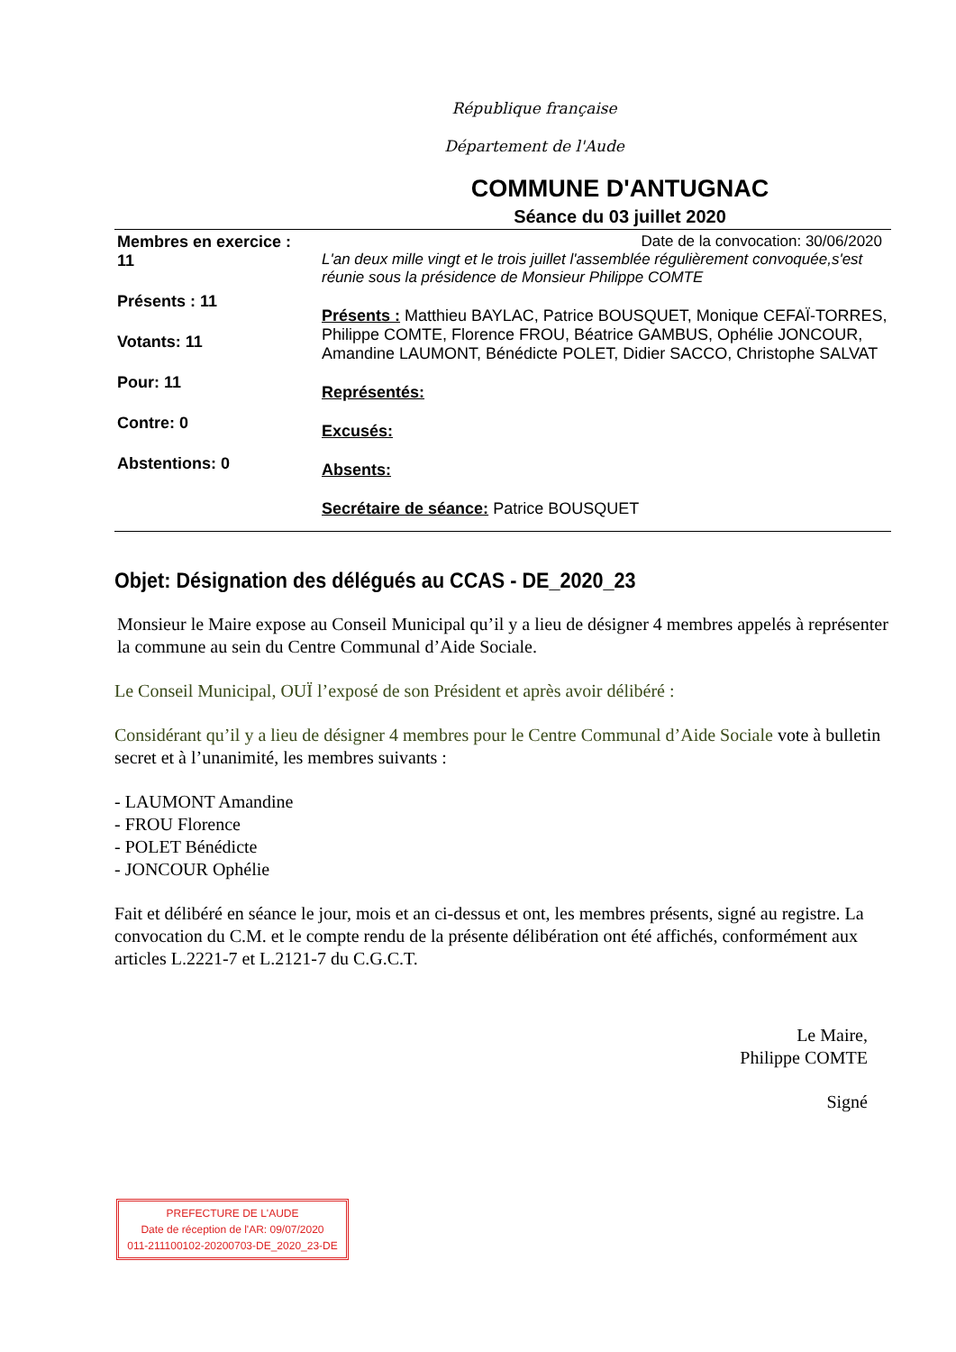République française
Département de l'Aude
COMMUNE D'ANTUGNAC
Séance du 03 juillet 2020
Membres en exercice :
11
Présents : 11
Votants: 11
Pour: 11
Contre: 0
Abstentions: 0
Date de la convocation: 30/06/2020
L'an deux mille vingt et le trois juillet l'assemblée régulièrement convoquée,s'est réunie sous la présidence de Monsieur Philippe COMTE
Présents : Matthieu BAYLAC, Patrice BOUSQUET, Monique CEFAÏ-TORRES, Philippe COMTE, Florence FROU, Béatrice GAMBUS, Ophélie JONCOUR, Amandine LAUMONT, Bénédicte POLET, Didier SACCO, Christophe SALVAT
Représentés:
Excusés:
Absents:
Secrétaire de séance: Patrice BOUSQUET
Objet: Désignation des délégués au CCAS - DE_2020_23
Monsieur le Maire expose au Conseil Municipal qu’il y a lieu de désigner 4 membres appelés à représenter la commune au sein du Centre Communal d’Aide Sociale.
Le Conseil Municipal, OUÏ l’exposé de son Président et après avoir délibéré :
Considérant qu’il y a lieu de désigner 4 membres pour le Centre Communal d’Aide Sociale vote à bulletin secret et à l’unanimité, les membres suivants :
- LAUMONT Amandine
- FROU Florence
- POLET Bénédicte
- JONCOUR Ophélie
Fait et délibéré en séance le jour, mois et an ci-dessus et ont, les membres présents, signé au registre. La convocation du C.M. et le compte rendu de la présente délibération ont été affichés, conformément aux articles L.2221-7 et L.2121-7 du C.G.C.T.
Le Maire,
Philippe COMTE
Signé
PREFECTURE DE L'AUDE
Date de réception de l'AR: 09/07/2020
011-211100102-20200703-DE_2020_23-DE